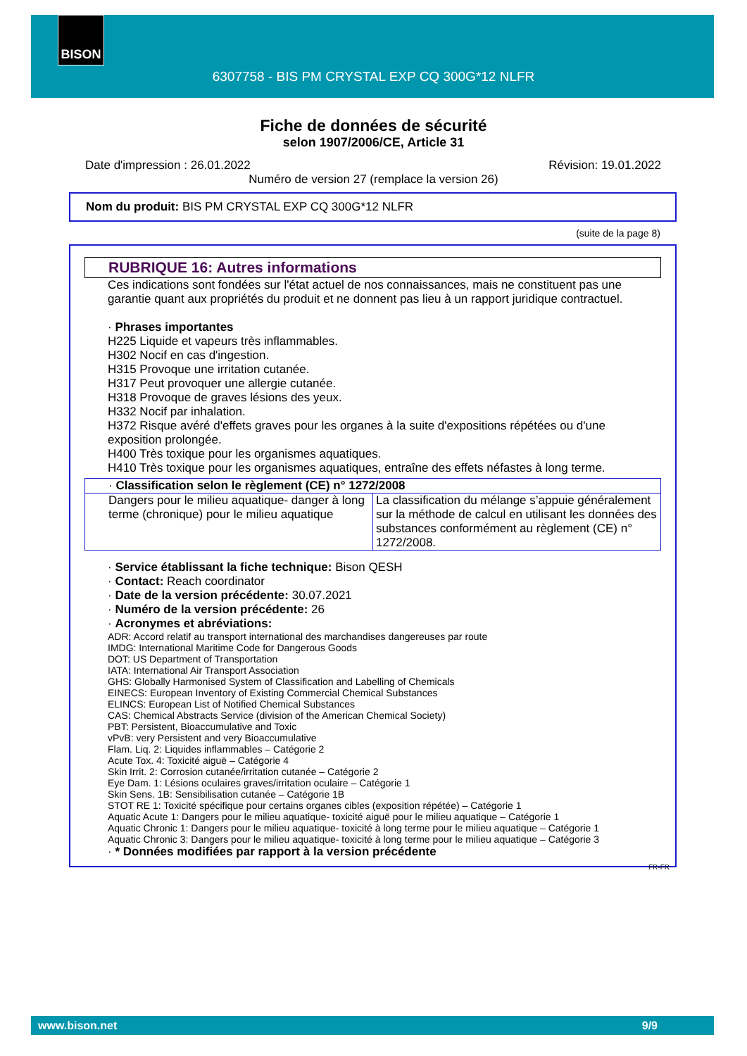BISON
6307758 - BIS PM CRYSTAL EXP CQ 300G*12 NLFR
Fiche de données de sécurité
selon 1907/2006/CE, Article 31
Date d'impression : 26.01.2022 Révision: 19.01.2022
Numéro de version 27 (remplace la version 26)
Nom du produit: BIS PM CRYSTAL EXP CQ 300G*12 NLFR
(suite de la page 8)
RUBRIQUE 16: Autres informations
Ces indications sont fondées sur l'état actuel de nos connaissances, mais ne constituent pas une garantie quant aux propriétés du produit et ne donnent pas lieu à un rapport juridique contractuel.
· Phrases importantes
H225 Liquide et vapeurs très inflammables.
H302 Nocif en cas d'ingestion.
H315 Provoque une irritation cutanée.
H317 Peut provoquer une allergie cutanée.
H318 Provoque de graves lésions des yeux.
H332 Nocif par inhalation.
H372 Risque avéré d'effets graves pour les organes à la suite d'expositions répétées ou d'une exposition prolongée.
H400 Très toxique pour les organismes aquatiques.
H410 Très toxique pour les organismes aquatiques, entraîne des effets néfastes à long terme.
| · Classification selon le règlement (CE) n° 1272/2008 | |
| Dangers pour le milieu aquatique- danger à long terme (chronique) pour le milieu aquatique | La classification du mélange s’appuie généralement sur la méthode de calcul en utilisant les données des substances conformément au règlement (CE) n° 1272/2008. |
· Service établissant la fiche technique: Bison QESH
· Contact: Reach coordinator
· Date de la version précédente: 30.07.2021
· Numéro de la version précédente: 26
· Acronymes et abréviations:
ADR: Accord relatif au transport international des marchandises dangereuses par route
IMDG: International Maritime Code for Dangerous Goods
DOT: US Department of Transportation
IATA: International Air Transport Association
GHS: Globally Harmonised System of Classification and Labelling of Chemicals
EINECS: European Inventory of Existing Commercial Chemical Substances
ELINCS: European List of Notified Chemical Substances
CAS: Chemical Abstracts Service (division of the American Chemical Society)
PBT: Persistent, Bioaccumulative and Toxic
vPvB: very Persistent and very Bioaccumulative
Flam. Liq. 2: Liquides inflammables – Catégorie 2
Acute Tox. 4: Toxicité aiguë – Catégorie 4
Skin Irrit. 2: Corrosion cutanée/irritation cutanée – Catégorie 2
Eye Dam. 1: Lésions oculaires graves/irritation oculaire – Catégorie 1
Skin Sens. 1B: Sensibilisation cutanée – Catégorie 1B
STOT RE 1: Toxicité spécifique pour certains organes cibles (exposition répétée) – Catégorie 1
Aquatic Acute 1: Dangers pour le milieu aquatique- toxicité aiguë pour le milieu aquatique – Catégorie 1
Aquatic Chronic 1: Dangers pour le milieu aquatique- toxicité à long terme pour le milieu aquatique – Catégorie 1
Aquatic Chronic 3: Dangers pour le milieu aquatique- toxicité à long terme pour le milieu aquatique – Catégorie 3
· * Données modifiées par rapport à la version précédente
FR-FR
www.bison.net 9/9